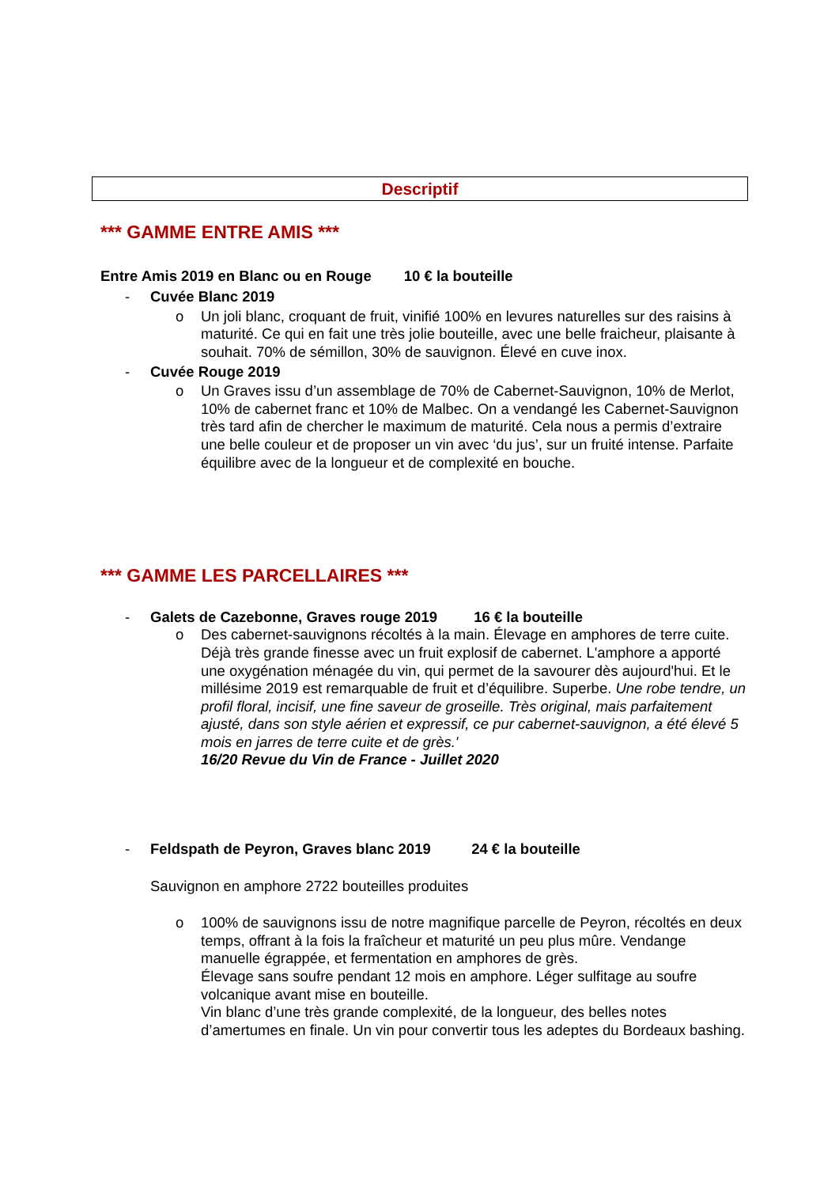Descriptif
*** GAMME ENTRE AMIS ***
Entre Amis 2019 en Blanc ou en Rouge 10 € la bouteille
- Cuvée Blanc 2019
o Un joli blanc, croquant de fruit, vinifié 100% en levures naturelles sur des raisins à maturité. Ce qui en fait une très jolie bouteille, avec une belle fraicheur, plaisante à souhait. 70% de sémillon, 30% de sauvignon. Élevé en cuve inox.
- Cuvée Rouge 2019
o Un Graves issu d’un assemblage de 70% de Cabernet-Sauvignon, 10% de Merlot, 10% de cabernet franc et 10% de Malbec. On a vendangé les Cabernet-Sauvignon très tard afin de chercher le maximum de maturité. Cela nous a permis d’extraire une belle couleur et de proposer un vin avec ‘du jus’, sur un fruité intense. Parfaite équilibre avec de la longueur et de complexité en bouche.
*** GAMME LES PARCELLAIRES ***
- Galets de Cazebonne, Graves rouge 2019 16 € la bouteille
o Des cabernet-sauvignons récoltés à la main. Élevage en amphores de terre cuite. Déjà très grande finesse avec un fruit explosif de cabernet. L'amphore a apporté une oxygénation ménagée du vin, qui permet de la savourer dès aujourd'hui. Et le millésime 2019 est remarquable de fruit et d’équilibre. Superbe. Une robe tendre, un profil floral, incisif, une fine saveur de groseille. Très original, mais parfaitement ajusté, dans son style aérien et expressif, ce pur cabernet-sauvignon, a été élevé 5 mois en jarres de terre cuite et de grès.'
16/20 Revue du Vin de France - Juillet 2020
- Feldspath de Peyron, Graves blanc 2019 24 € la bouteille
Sauvignon en amphore 2722 bouteilles produites
o 100% de sauvignons issu de notre magnifique parcelle de Peyron, récoltés en deux temps, offrant à la fois la fraîcheur et maturité un peu plus mûre. Vendange manuelle égrappée, et fermentation en amphores de grès.
Élevage sans soufre pendant 12 mois en amphore. Léger sulfitage au soufre volcanique avant mise en bouteille.
Vin blanc d’une très grande complexité, de la longueur, des belles notes d’amertumes en finale. Un vin pour convertir tous les adeptes du Bordeaux bashing.